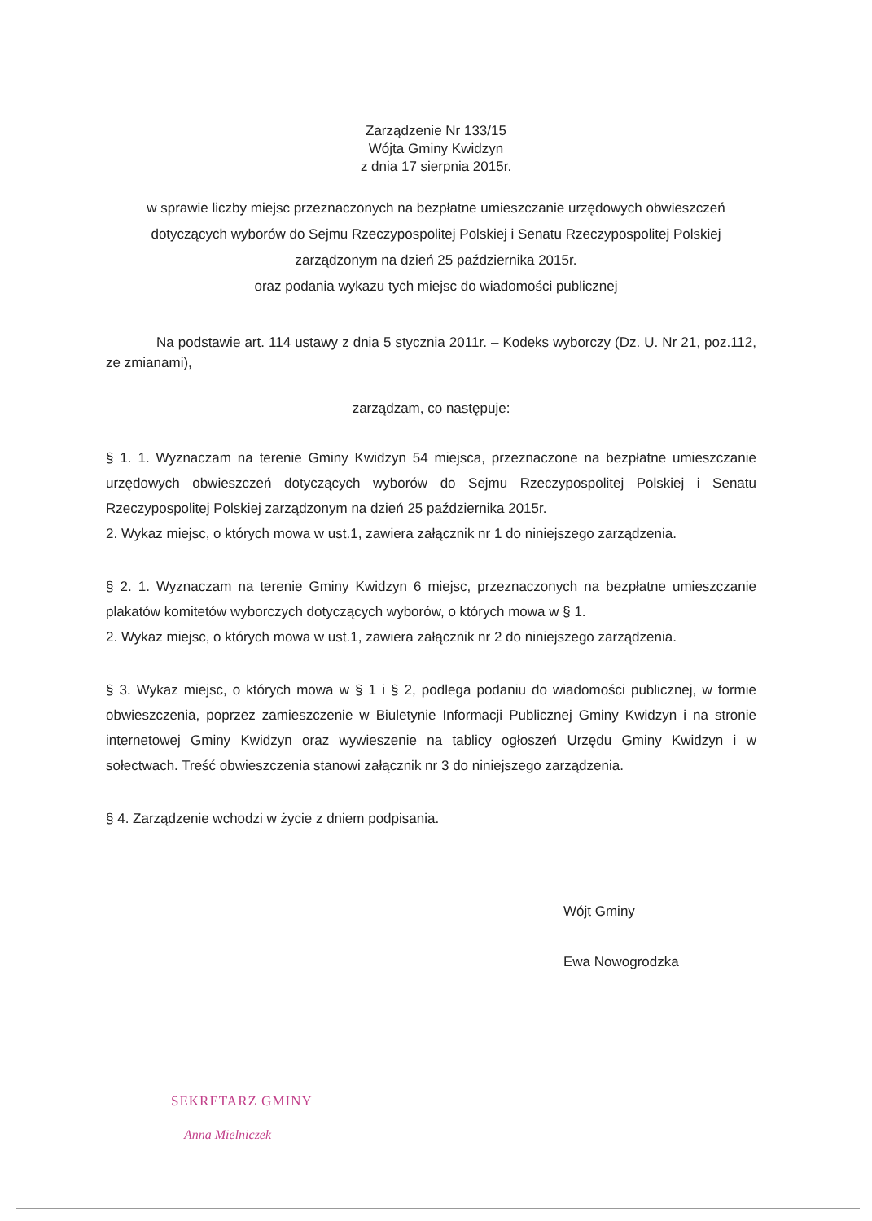Zarządzenie Nr 133/15
Wójta Gminy Kwidzyn
z dnia 17 sierpnia 2015r.
w sprawie liczby miejsc przeznaczonych na bezpłatne umieszczanie urzędowych obwieszczeń
dotyczących wyborów do Sejmu Rzeczypospolitej Polskiej i Senatu Rzeczypospolitej Polskiej
zarządzonym na dzień 25 października 2015r.
oraz podania wykazu tych miejsc do wiadomości publicznej
Na podstawie art. 114 ustawy z dnia 5 stycznia 2011r. – Kodeks wyborczy (Dz. U. Nr 21, poz.112, ze zmianami),
zarządzam, co następuje:
§ 1. 1. Wyznaczam na terenie Gminy Kwidzyn 54 miejsca, przeznaczone na bezpłatne umieszczanie urzędowych obwieszczeń dotyczących wyborów do Sejmu Rzeczypospolitej Polskiej i Senatu Rzeczypospolitej Polskiej zarządzonym na dzień 25 października 2015r.
2. Wykaz miejsc, o których mowa w ust.1, zawiera załącznik nr 1 do niniejszego zarządzenia.
§ 2. 1. Wyznaczam na terenie Gminy Kwidzyn 6 miejsc, przeznaczonych na bezpłatne umieszczanie plakatów komitetów wyborczych dotyczących wyborów, o których mowa w § 1.
2. Wykaz miejsc, o których mowa w ust.1, zawiera załącznik nr 2 do niniejszego zarządzenia.
§ 3. Wykaz miejsc, o których mowa w § 1 i § 2, podlega podaniu do wiadomości publicznej, w formie obwieszczenia, poprzez zamieszczenie w Biuletynie Informacji Publicznej Gminy Kwidzyn i na stronie internetowej Gminy Kwidzyn oraz wywieszenie na tablicy ogłoszeń Urzędu Gminy Kwidzyn i w sołectwach. Treść obwieszczenia stanowi załącznik nr 3 do niniejszego zarządzenia.
§ 4. Zarządzenie wchodzi w życie z dniem podpisania.
Wójt Gminy
Ewa Nowogrodzka
SEKRETARZ GMINY
Anna Mielniczek